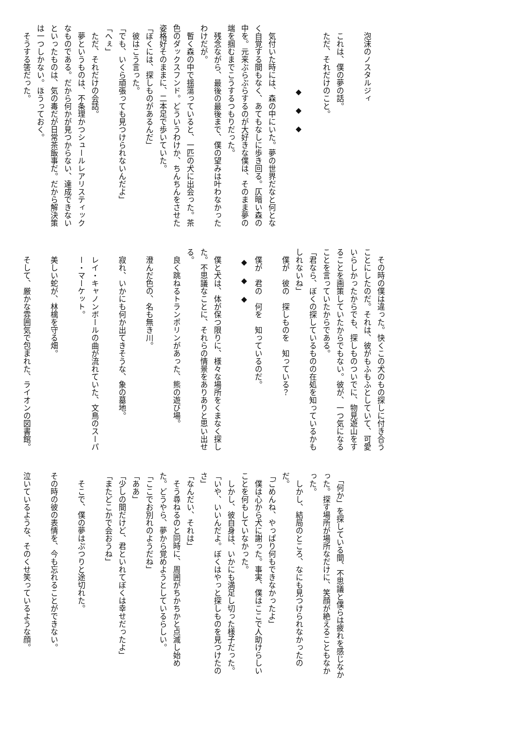泡沫のノスタルジィ
これは、僕の夢の話。
ただ、それだけのこと。
◆◆◆
　気付いた時には、森の中にいた。夢の世界だなと何となく自覚する間もなく、あてもなしに歩き回る。仄暗い森の中を。元来ぶらぶらするのが大好きな僕は、そのまま夢の端を掴むまでこうするつもりだった。
　残念ながら、最後の最後まで、僕の望みは叶わなかったわけだが。
　暫く森の中で揺蕩っていると、一匹の犬に出会った。茶色のダックスフンド。どういうわけか、ちんちんをさせた姿格好そのままに、二本足で歩いていた。
「ぼくには、探しものがあるんだ」
　彼はこう言った。
「でも、いくら頑張っても見つけられないんだよ」
「へぇ」
　ただ、それだけの会話。
　夢というものは、不条理かつシュールレアリスティックなものである。だから何かが見つからない、達成できないといったものは、気の毒だが日常茶飯事だ。だから解決策は一つしかない。ほうっておく。
そうする筈だった。
　その時の僕は違った。快くこの犬のもの探しに付き合うことにしたのだ。それは、彼がもふもふとしていて、可愛いらしかったからでも、探しものついでに、物見遊山をすることを画策していたからでもない。彼が、一つ気になることを言っていたからである。
「君なら、ぼくの探しているものの在処を知っているかもしれないね」
僕が　彼の　探しものを　知っている？
僕が　君の　何を　知っているのだ。
◆◆◆
　僕と犬は、体が保つ限りに、様々な場所をくまなく探した。不思議なことに、それらの情景をありありと思い出せる。
良く跳ねるトランポリンがあった、熊の遊び場。
澄んだ色の、名も無き川。
寂れ、いかにも何か出てきそうな、象の墓地。
レイ・キャノンボールの曲が流れていた、文鳥のスーパー・マーケット。
美しい蛇が、林檎を守る畑。
そして、厳かな雰囲気で包まれた、ライオンの図書館。
　「何か」を探している間、不思議と僕らは疲れを感じなかった。探す場所が場所なだけに、笑顔が絶えることもなかった。
　しかし、結局のところ、なにも見つけられなかったのだ。
「ごめんね、やっぱり何もできなかったよ」
　僕は心から犬に謝った。事実、僕はここで人助けらしいことを何もしていなかった。
　しかし、彼自身は、いかにも満足し切った様子だった。
「いや、いいんだよ。ぼくはやっと探しものを見つけたのさ」
「なんだい、それは」
　そう尋ねるのと同時に、周囲がちかちかと点滅し始めた。どうやら、夢から覚めようとしているらしい。
「ここでお別れのようだね」
「ああ」
「少しの間だけど、君といれてぼくは幸せだったよ」
「またどこかで会おうね」
そこで、僕の夢はぷつりと途切れた。
その時の彼の表情を、今も忘れることができない。
泣いているような、そのくせ笑っているような顔。